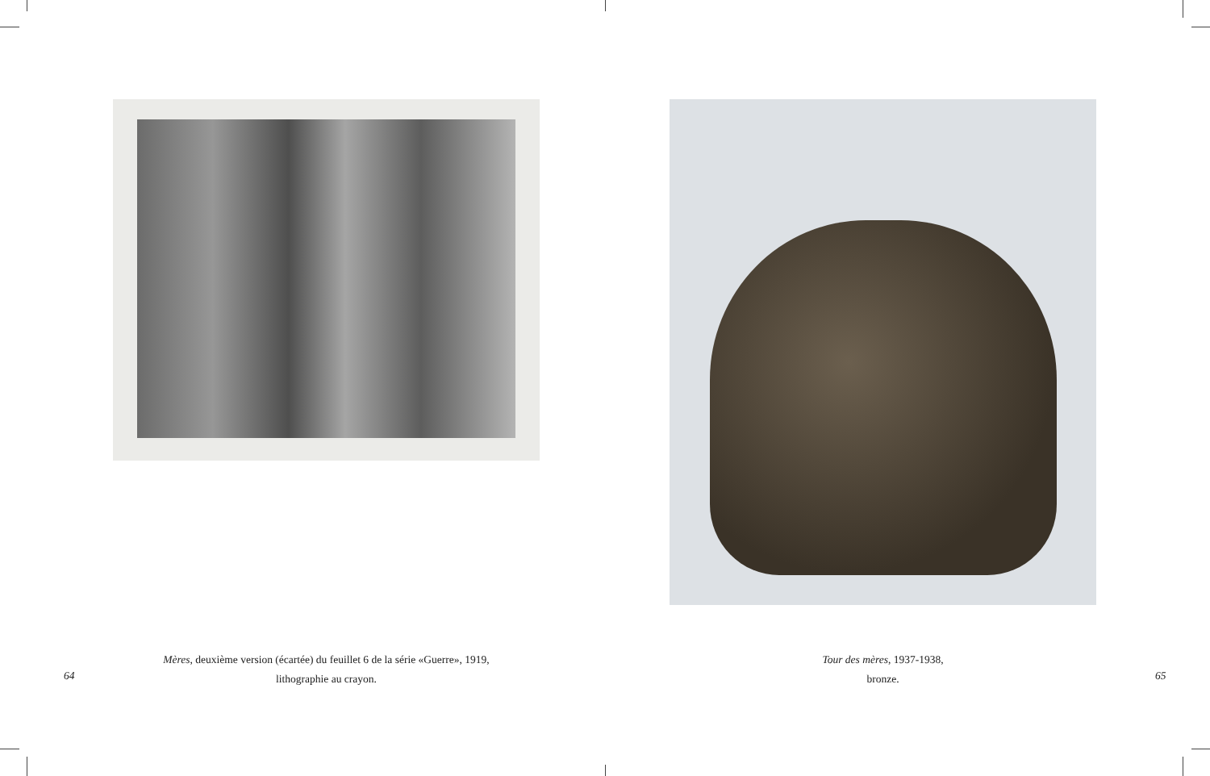Mères, deuxième version (écartée) du feuillet 6 de la série «Guerre», 1919,
lithographie au crayon.
64
Tour des mères, 1937-1938,
bronze.
65